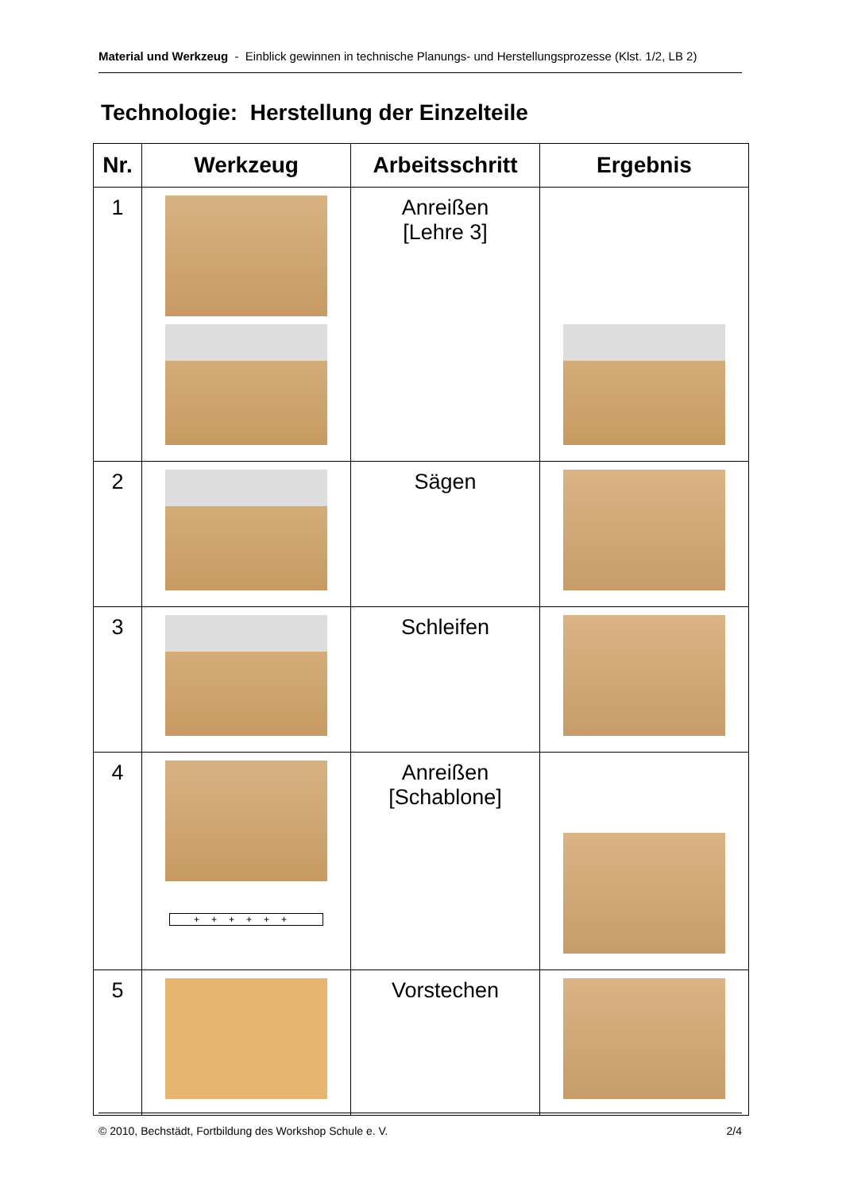Material und Werkzeug - Einblick gewinnen in technische Planungs- und Herstellungsprozesse (Klst. 1/2, LB 2)
Technologie: Herstellung der Einzelteile
| Nr. | Werkzeug | Arbeitsschritt | Ergebnis |
| --- | --- | --- | --- |
| 1 | | Anreißen [Lehre 3] | |
| 2 | | Sägen | |
| 3 | | Schleifen | |
| 4 | ++++++ | Anreißen [Schablone] | |
| 5 | | Vorstechen | |
© 2010, Bechstädt, Fortbildung des Workshop Schule e. V. 2/4